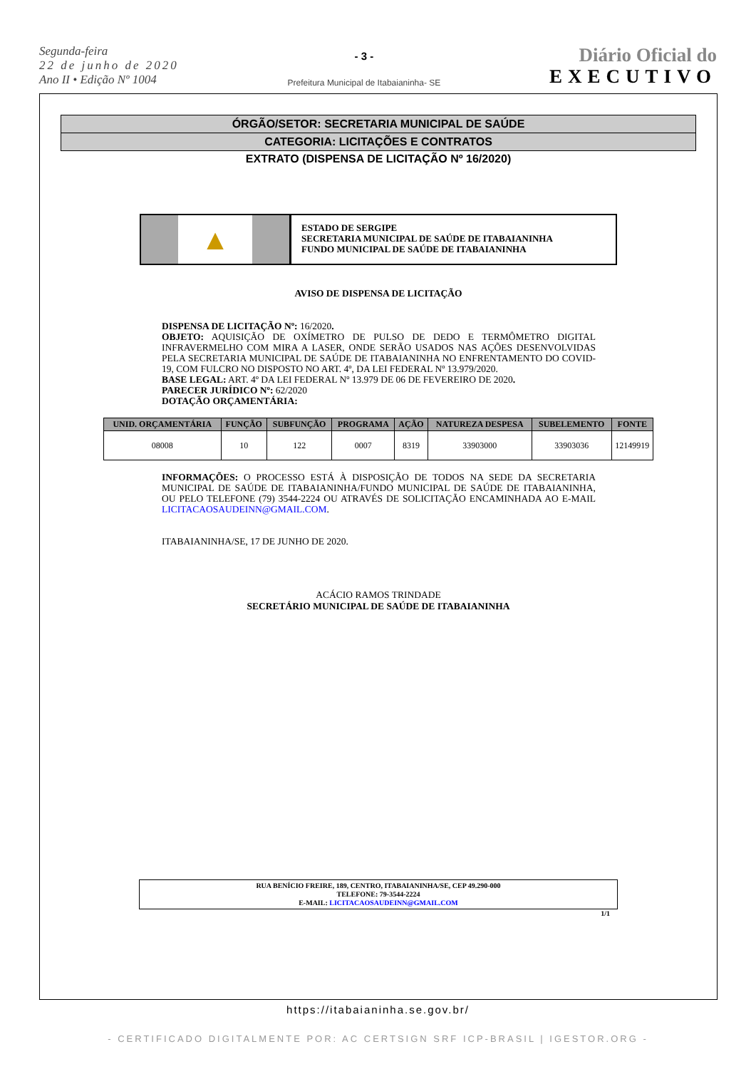Segunda-feira
22 de junho de 2020
Ano II • Edição Nº 1004
- 3 -
Prefeitura Municipal de Itabaianinha- SE
Diário Oficial do
EXECUTIVO
ÓRGÃO/SETOR: SECRETARIA MUNICIPAL DE SAÚDE
CATEGORIA: LICITAÇÕES E CONTRATOS
EXTRATO (DISPENSA DE LICITAÇÃO Nº 16/2020)
▲
ESTADO DE SERGIPE
SECRETARIA MUNICIPAL DE SAÚDE DE ITABAIANINHA
FUNDO MUNICIPAL DE SAÚDE DE ITABAIANINHA
AVISO DE DISPENSA DE LICITAÇÃO
DISPENSA DE LICITAÇÃO Nº: 16/2020.
OBJETO: AQUISIÇÃO DE OXÍMETRO DE PULSO DE DEDO E TERMÔMETRO DIGITAL INFRAVERMELHO COM MIRA A LASER, ONDE SERÃO USADOS NAS AÇÕES DESENVOLVIDAS PELA SECRETARIA MUNICIPAL DE SAÚDE DE ITABAIANINHA NO ENFRENTAMENTO DO COVID-19, COM FULCRO NO DISPOSTO NO ART. 4º, DA LEI FEDERAL Nº 13.979/2020.
BASE LEGAL: ART. 4º DA LEI FEDERAL Nº 13.979 DE 06 DE FEVEREIRO DE 2020.
PARECER JURÍDICO Nº: 62/2020
DOTAÇÃO ORÇAMENTÁRIA:
| UNID. ORÇAMENTÁRIA | FUNÇÃO | SUBFUNÇÃO | PROGRAMA | AÇÃO | NATUREZA DESPESA | SUBELEMENTO | FONTE |
| --- | --- | --- | --- | --- | --- | --- | --- |
| 08008 | 10 | 122 | 0007 | 8319 | 33903000 | 33903036 | 12149919 |
INFORMAÇÕES: O PROCESSO ESTÁ À DISPOSIÇÃO DE TODOS NA SEDE DA SECRETARIA MUNICIPAL DE SAÚDE DE ITABAIANINHA/FUNDO MUNICIPAL DE SAÚDE DE ITABAIANINHA, OU PELO TELEFONE (79) 3544-2224 OU ATRAVÉS DE SOLICITAÇÃO ENCAMINHADA AO E-MAIL LICITACAOSAUDEINN@GMAIL.COM.
ITABAIANINHA/SE, 17 DE JUNHO DE 2020.
ACÁCIO RAMOS TRINDADE
SECRETÁRIO MUNICIPAL DE SAÚDE DE ITABAIANINHA
RUA BENÍCIO FREIRE, 189, CENTRO, ITABAIANINHA/SE, CEP 49.290-000
TELEFONE: 79-3544-2224
E-MAIL: LICITACAOSAUDEINN@GMAIL.COM
1/1
https://itabaianinha.se.gov.br/
- CERTIFICADO DIGITALMENTE POR: AC CERTSIGN SRF ICP-BRASIL | IGESTOR.ORG -